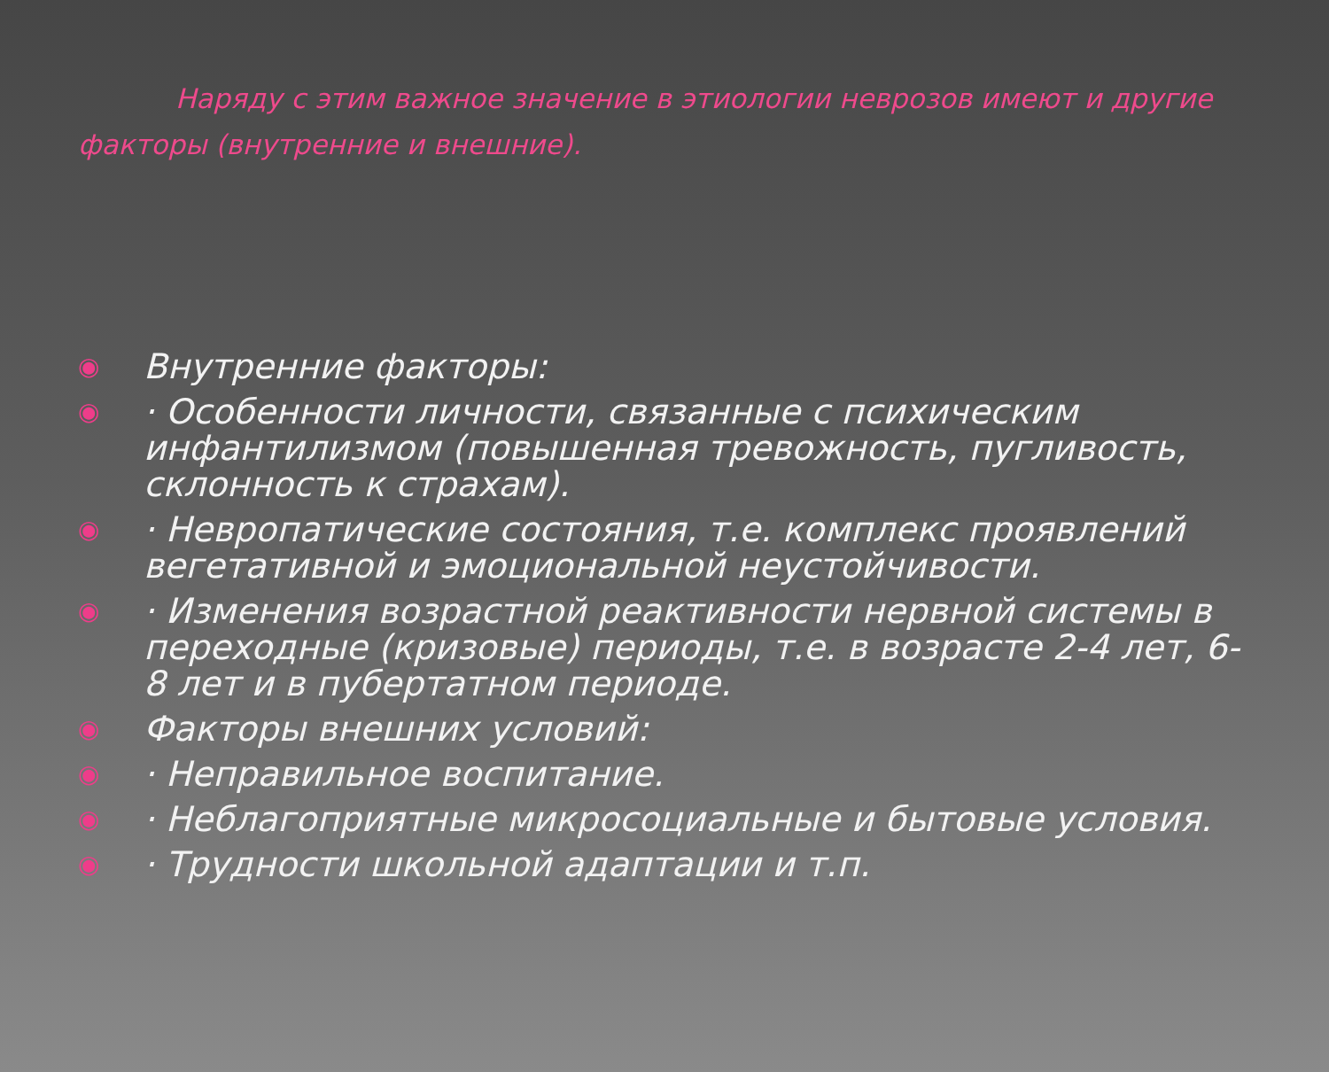Наряду с этим важное значение в этиологии неврозов имеют и другие факторы (внутренние и внешние).
◉ Внутренние факторы:
◉ · Особенности личности, связанные с психическим инфантилизмом (повышенная тревожность, пугливость, склонность к страхам).
◉ · Невропатические состояния, т.е. комплекс проявлений вегетативной и эмоциональной неустойчивости.
◉ · Изменения возрастной реактивности нервной системы в переходные (кризовые) периоды, т.е. в возрасте 2-4 лет, 6-8 лет и в пубертатном периоде.
◉ Факторы внешних условий:
◉ · Неправильное воспитание.
◉ · Неблагоприятные микросоциальные и бытовые условия.
◉ · Трудности школьной адаптации и т.п.